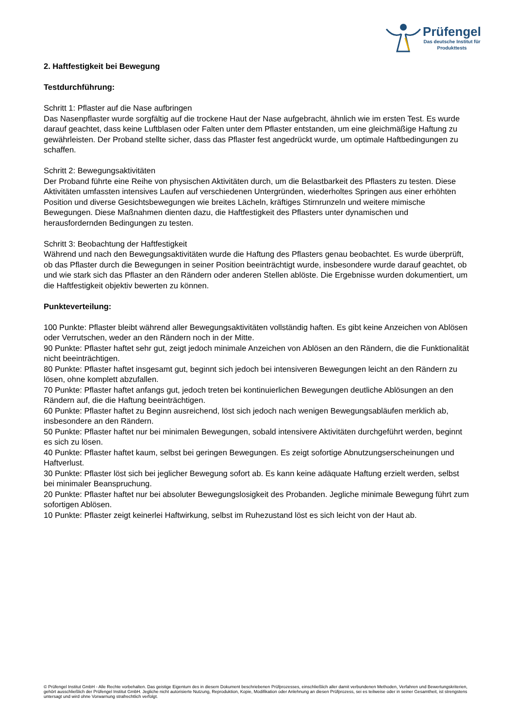Prüfengel
Das deutsche Institut für
Produkttests
2. Haftfestigkeit bei Bewegung
Testdurchführung:
Schritt 1: Pflaster auf die Nase aufbringen
Das Nasenpflaster wurde sorgfältig auf die trockene Haut der Nase aufgebracht, ähnlich wie im ersten Test. Es wurde darauf geachtet, dass keine Luftblasen oder Falten unter dem Pflaster entstanden, um eine gleichmäßige Haftung zu gewährleisten. Der Proband stellte sicher, dass das Pflaster fest angedrückt wurde, um optimale Haftbedingungen zu schaffen.
Schritt 2: Bewegungsaktivitäten
Der Proband führte eine Reihe von physischen Aktivitäten durch, um die Belastbarkeit des Pflasters zu testen. Diese Aktivitäten umfassten intensives Laufen auf verschiedenen Untergründen, wiederholtes Springen aus einer erhöhten Position und diverse Gesichtsbewegungen wie breites Lächeln, kräftiges Stirnrunzeln und weitere mimische Bewegungen. Diese Maßnahmen dienten dazu, die Haftfestigkeit des Pflasters unter dynamischen und herausfordernden Bedingungen zu testen.
Schritt 3: Beobachtung der Haftfestigkeit
Während und nach den Bewegungsaktivitäten wurde die Haftung des Pflasters genau beobachtet. Es wurde überprüft, ob das Pflaster durch die Bewegungen in seiner Position beeinträchtigt wurde, insbesondere wurde darauf geachtet, ob und wie stark sich das Pflaster an den Rändern oder anderen Stellen ablöste. Die Ergebnisse wurden dokumentiert, um die Haftfestigkeit objektiv bewerten zu können.
Punkteverteilung:
100 Punkte: Pflaster bleibt während aller Bewegungsaktivitäten vollständig haften. Es gibt keine Anzeichen von Ablösen oder Verrutschen, weder an den Rändern noch in der Mitte.
90 Punkte: Pflaster haftet sehr gut, zeigt jedoch minimale Anzeichen von Ablösen an den Rändern, die die Funktionalität nicht beeinträchtigen.
80 Punkte: Pflaster haftet insgesamt gut, beginnt sich jedoch bei intensiveren Bewegungen leicht an den Rändern zu lösen, ohne komplett abzufallen.
70 Punkte: Pflaster haftet anfangs gut, jedoch treten bei kontinuierlichen Bewegungen deutliche Ablösungen an den Rändern auf, die die Haftung beeinträchtigen.
60 Punkte: Pflaster haftet zu Beginn ausreichend, löst sich jedoch nach wenigen Bewegungsabläufen merklich ab, insbesondere an den Rändern.
50 Punkte: Pflaster haftet nur bei minimalen Bewegungen, sobald intensivere Aktivitäten durchgeführt werden, beginnt es sich zu lösen.
40 Punkte: Pflaster haftet kaum, selbst bei geringen Bewegungen. Es zeigt sofortige Abnutzungserscheinungen und Haftverlust.
30 Punkte: Pflaster löst sich bei jeglicher Bewegung sofort ab. Es kann keine adäquate Haftung erzielt werden, selbst bei minimaler Beanspruchung.
20 Punkte: Pflaster haftet nur bei absoluter Bewegungslosigkeit des Probanden. Jegliche minimale Bewegung führt zum sofortigen Ablösen.
10 Punkte: Pflaster zeigt keinerlei Haftwirkung, selbst im Ruhezustand löst es sich leicht von der Haut ab.
© Prüfengel Institut GmbH - Alle Rechte vorbehalten. Das geistige Eigentum des in diesem Dokument beschriebenen Prüfprozesses, einschließlich aller damit verbundenen Methoden, Verfahren und Bewertungskriterien, gehört ausschließlich der Prüfengel Institut GmbH. Jegliche nicht autorisierte Nutzung, Reproduktion, Kopie, Modifikation oder Anlehnung an diesen Prüfprozess, sei es teilweise oder in seiner Gesamtheit, ist strengstens untersagt und wird ohne Vorwarnung strafrechtlich verfolgt.